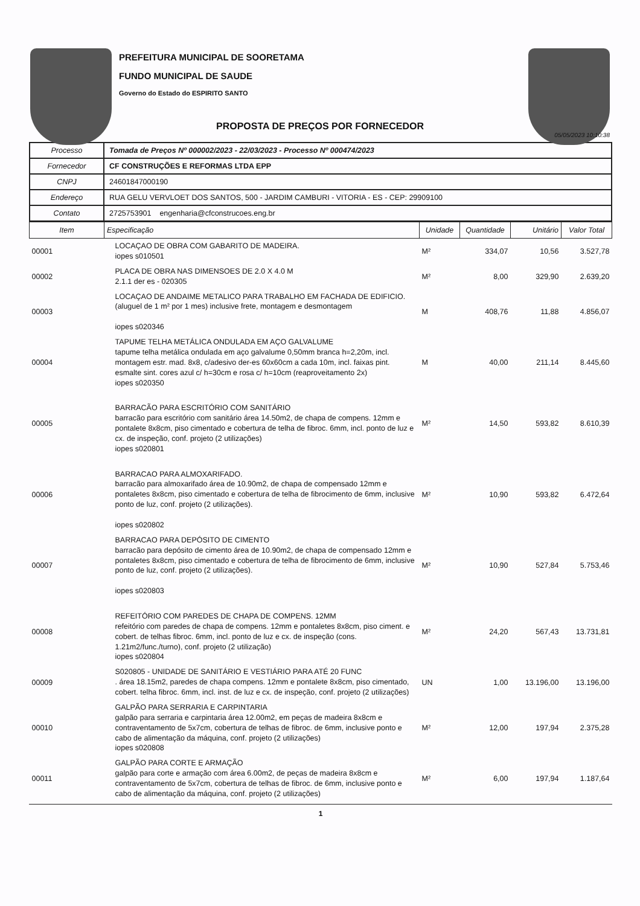PREFEITURA MUNICIPAL DE SOORETAMA
FUNDO MUNICIPAL DE SAUDE
Governo do Estado do ESPIRITO SANTO
PROPOSTA DE PREÇOS POR FORNECEDOR
05/05/2023 10:10:38
| Processo | Tomada de Preços Nº 000002/2023 - 22/03/2023 - Processo Nº 000474/2023 |
| Fornecedor | CF CONSTRUÇÕES E REFORMAS LTDA EPP |
| CNPJ | 24601847000190 |
| Endereço | RUA GELU VERVLOET DOS SANTOS, 500 - JARDIM CAMBURI - VITORIA - ES - CEP: 29909100 |
| Contato | 2725753901 engenharia@cfconstrucoes.eng.br |
| Item | Especificação | Unidade | Quantidade | Unitário | Valor Total |
| --- | --- | --- | --- | --- | --- |
| 00001 | LOCAÇAO DE OBRA COM GABARITO DE MADEIRA. iopes s010501 | M² | 334,07 | 10,56 | 3.527,78 |
| 00002 | PLACA DE OBRA NAS DIMENSOES DE 2.0 X 4.0 M 2.1.1 der es - 020305 | M² | 8,00 | 329,90 | 2.639,20 |
| 00003 | LOCAÇAO DE ANDAIME METALICO PARA TRABALHO EM FACHADA DE EDIFICIO. (aluguel de 1 m² por 1 mes) inclusive frete, montagem e desmontagem iopes s020346 | M | 408,76 | 11,88 | 4.856,07 |
| 00004 | TAPUME TELHA METÁLICA ONDULADA EM AÇO GALVALUME tapume telha metálica ondulada em aço galvalume 0,50mm branca h=2,20m, incl. montagem estr. mad. 8x8, c/adesivo der-es 60x60cm a cada 10m, incl. faixas pint. esmalte sint. cores azul c/ h=30cm e rosa c/ h=10cm (reaproveitamento 2x) iopes s020350 | M | 40,00 | 211,14 | 8.445,60 |
| 00005 | BARRACÃO PARA ESCRITÓRIO COM SANITÁRIO barracão para escritório com sanitário área 14.50m2, de chapa de compens. 12mm e pontalete 8x8cm, piso cimentado e cobertura de telha de fibroc. 6mm, incl. ponto de luz e cx. de inspeção, conf. projeto (2 utilizações) iopes s020801 | M² | 14,50 | 593,82 | 8.610,39 |
| 00006 | BARRACAO PARA ALMOXARIFADO. barracão para almoxarifado área de 10.90m2, de chapa de compensado 12mm e pontaletes 8x8cm, piso cimentado e cobertura de telha de fibrocimento de 6mm, inclusive ponto de luz, conf. projeto (2 utilizações). iopes s020802 | M² | 10,90 | 593,82 | 6.472,64 |
| 00007 | BARRACAO PARA DEPÓSITO DE CIMENTO barracão para depósito de cimento área de 10.90m2, de chapa de compensado 12mm e pontaletes 8x8cm, piso cimentado e cobertura de telha de fibrocimento de 6mm, inclusive ponto de luz, conf. projeto (2 utilizações). iopes s020803 | M² | 10,90 | 527,84 | 5.753,46 |
| 00008 | REFEITÓRIO COM PAREDES DE CHAPA DE COMPENS. 12MM refeitório com paredes de chapa de compens. 12mm e pontaletes 8x8cm, piso ciment. e cobert. de telhas fibroc. 6mm, incl. ponto de luz e cx. de inspeção (cons. 1.21m2/func./turno), conf. projeto (2 utilização) iopes s020804 | M² | 24,20 | 567,43 | 13.731,81 |
| 00009 | S020805 - UNIDADE DE SANITÁRIO E VESTIÁRIO PARA ATÉ 20 FUNC . área 18.15m2, paredes de chapa compens. 12mm e pontalete 8x8cm, piso cimentado, cobert. telha fibroc. 6mm, incl. inst. de luz e cx. de inspeção, conf. projeto (2 utilizações) | UN | 1,00 | 13.196,00 | 13.196,00 |
| 00010 | GALPÃO PARA SERRARIA E CARPINTARIA galpão para serraria e carpintaria área 12.00m2, em peças de madeira 8x8cm e contraventamento de 5x7cm, cobertura de telhas de fibroc. de 6mm, inclusive ponto e cabo de alimentação da máquina, conf. projeto (2 utilizações) iopes s020808 | M² | 12,00 | 197,94 | 2.375,28 |
| 00011 | GALPÃO PARA CORTE E ARMAÇÃO galpão para corte e armação com área 6.00m2, de peças de madeira 8x8cm e contraventamento de 5x7cm, cobertura de telhas de fibroc. de 6mm, inclusive ponto e cabo de alimentação da máquina, conf. projeto (2 utilizações) | M² | 6,00 | 197,94 | 1.187,64 |
1